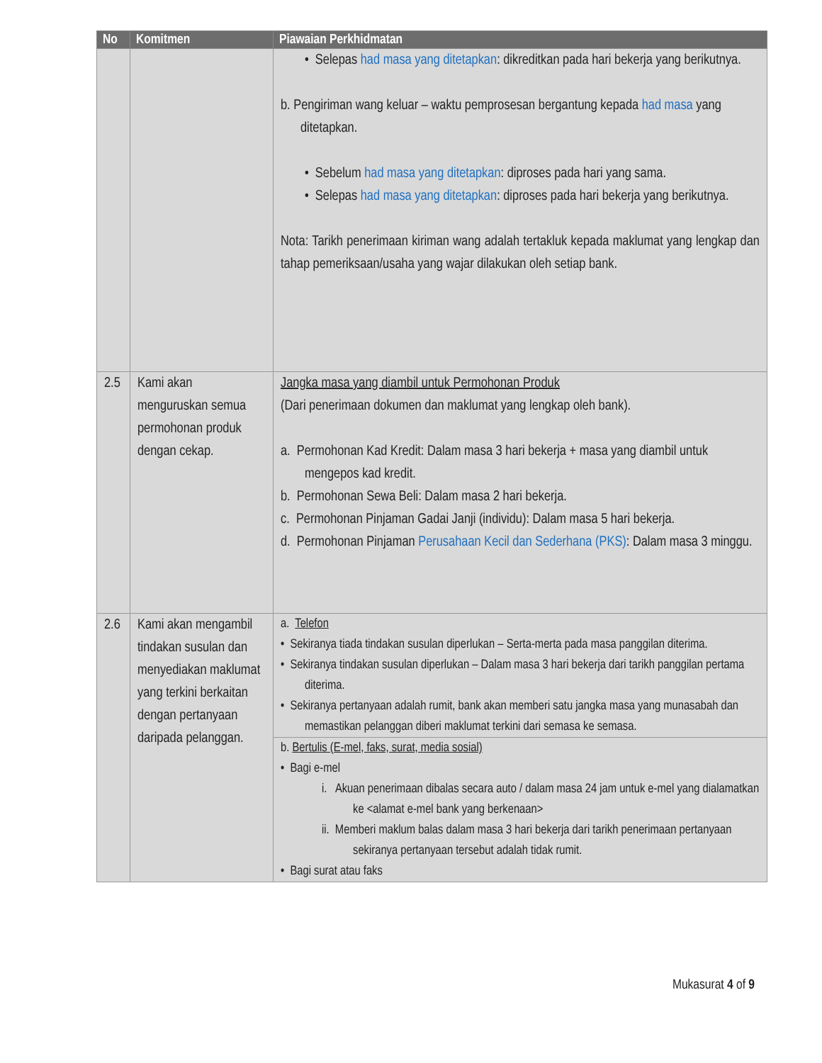| No | Komitmen | Piawaian Perkhidmatan |
| --- | --- | --- |
| | | • Selepas had masa yang ditetapkan : dikreditkan pada hari bekerja yang berikutnya. b. Pengiriman wang keluar – waktu pemprosesan bergantung kepada had masa yang ditetapkan. • Sebelum had masa yang ditetapkan : diproses pada hari yang sama. • Selepas had masa yang ditetapkan : diproses pada hari bekerja yang berikutnya. Nota: Tarikh penerimaan kiriman wang adalah tertakluk kepada maklumat yang lengkap dan tahap pemeriksaan/usaha yang wajar dilakukan oleh setiap bank. |
| 2.5 | Kami akan menguruskan semua permohonan produk dengan cekap. | Jangka masa yang diambil untuk Permohonan Produk (Dari penerimaan dokumen dan maklumat yang lengkap oleh bank). a. Permohonan Kad Kredit: Dalam masa 3 hari bekerja + masa yang diambil untuk mengepos kad kredit. b. Permohonan Sewa Beli: Dalam masa 2 hari bekerja. c. Permohonan Pinjaman Gadai Janji (individu): Dalam masa 5 hari bekerja. d. Permohonan Pinjaman Perusahaan Kecil dan Sederhana (PKS) : Dalam masa 3 minggu. |
| 2.6 | Kami akan mengambil tindakan susulan dan menyediakan maklumat yang terkini berkaitan dengan pertanyaan daripada pelanggan. | a. Telefon • Sekiranya tiada tindakan susulan diperlukan – Serta-merta pada masa panggilan diterima. • Sekiranya tindakan susulan diperlukan – Dalam masa 3 hari bekerja dari tarikh panggilan pertama diterima. • Sekiranya pertanyaan adalah rumit, bank akan memberi satu jangka masa yang munasabah dan memastikan pelanggan diberi maklumat terkini dari semasa ke semasa. |
| | | b. Bertulis (E-mel, faks, surat, media sosial) • Bagi e-mel i. Akuan penerimaan dibalas secara auto / dalam masa 24 jam untuk e-mel yang dialamatkan ke <alamat e-mel bank yang berkenaan> ii. Memberi maklum balas dalam masa 3 hari bekerja dari tarikh penerimaan pertanyaan sekiranya pertanyaan tersebut adalah tidak rumit. • Bagi surat atau faks |
Mukasurat 4 of 9